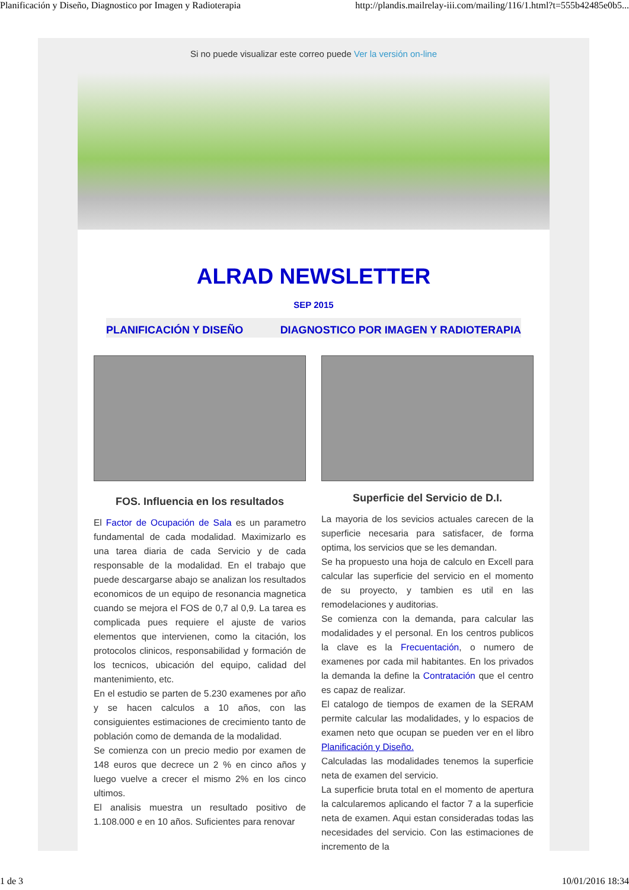Planificación y Diseño, Diagnostico por Imagen y Radioterapia http://plandis.mailrelay-iii.com/mailing/116/1.html?t=555b42485e0b5...
Si no puede visualizar este correo puede Ver la versión on-line
ALRAD NEWSLETTER
SEP 2015
PLANIFICACIÓN Y DISEÑO DIAGNOSTICO POR IMAGEN Y RADIOTERAPIA
FOS. Influencia en los resultados
El Factor de Ocupación de Sala es un parametro fundamental de cada modalidad. Maximizarlo es una tarea diaria de cada Servicio y de cada responsable de la modalidad. En el trabajo que puede descargarse abajo se analizan los resultados economicos de un equipo de resonancia magnetica cuando se mejora el FOS de 0,7 al 0,9. La tarea es complicada pues requiere el ajuste de varios elementos que intervienen, como la citación, los protocolos clinicos, responsabilidad y formación de los tecnicos, ubicación del equipo, calidad del mantenimiento, etc.
En el estudio se parten de 5.230 examenes por año y se hacen calculos a 10 años, con las consiguientes estimaciones de crecimiento tanto de población como de demanda de la modalidad.
Se comienza con un precio medio por examen de 148 euros que decrece un 2 % en cinco años y luego vuelve a crecer el mismo 2% en los cinco ultimos.
El analisis muestra un resultado positivo de 1.108.000 e en 10 años. Suficientes para renovar
Superficie del Servicio de D.I.
La mayoria de los sevicios actuales carecen de la superficie necesaria para satisfacer, de forma optima, los servicios que se les demandan.
Se ha propuesto una hoja de calculo en Excell para calcular las superficie del servicio en el momento de su proyecto, y tambien es util en las remodelaciones y auditorias.
Se comienza con la demanda, para calcular las modalidades y el personal. En los centros publicos la clave es la Frecuentación, o numero de examenes por cada mil habitantes. En los privados la demanda la define la Contratación que el centro es capaz de realizar.
El catalogo de tiempos de examen de la SERAM permite calcular las modalidades, y lo espacios de examen neto que ocupan se pueden ver en el libro Planificación y Diseño.
Calculadas las modalidades tenemos la superficie neta de examen del servicio.
La superficie bruta total en el momento de apertura la calcularemos aplicando el factor 7 a la superficie neta de examen. Aqui estan consideradas todas las necesidades del servicio. Con las estimaciones de incremento de la
1 de 3 10/01/2016 18:34